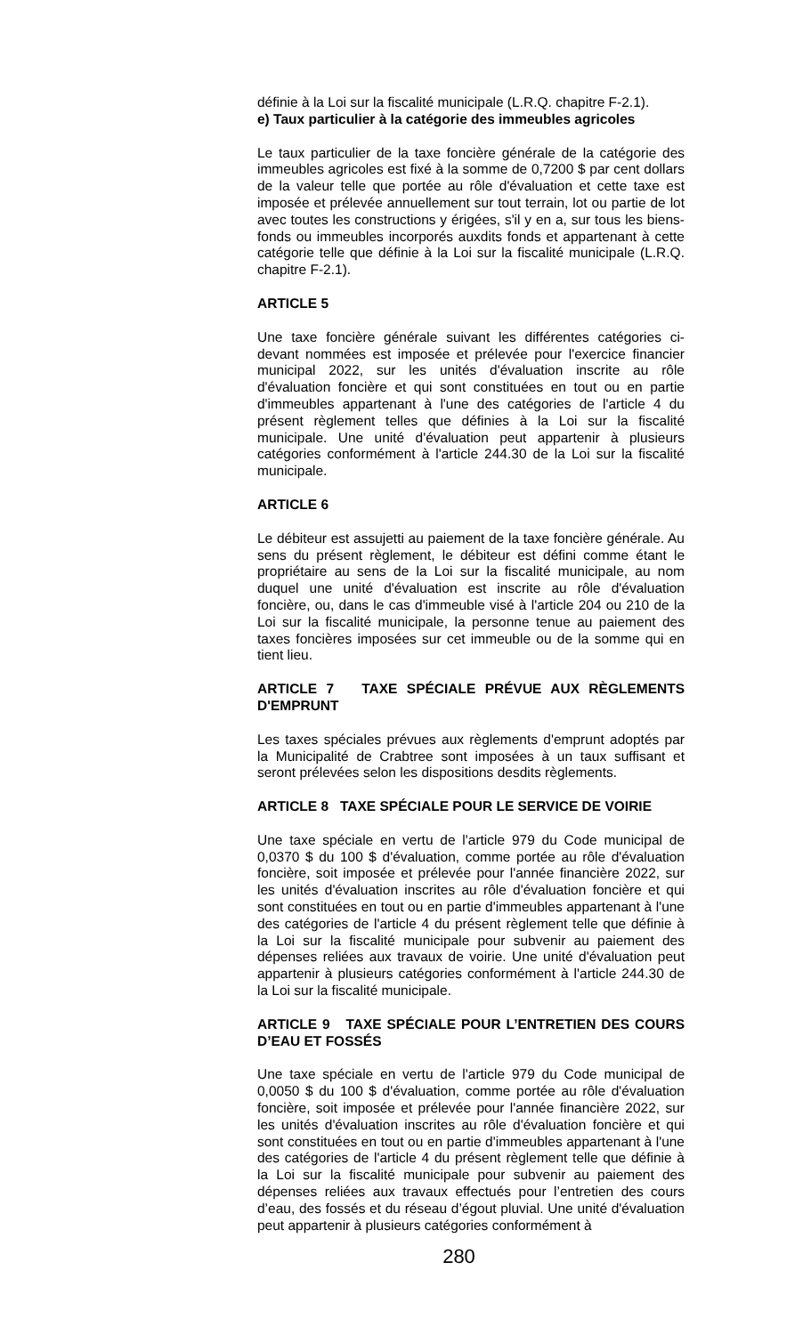définie à la Loi sur la fiscalité municipale (L.R.Q. chapitre F-2.1).
e) Taux particulier à la catégorie des immeubles agricoles
Le taux particulier de la taxe foncière générale de la catégorie des immeubles agricoles est fixé à la somme de 0,7200 $ par cent dollars de la valeur telle que portée au rôle d'évaluation et cette taxe est imposée et prélevée annuellement sur tout terrain, lot ou partie de lot avec toutes les constructions y érigées, s'il y en a, sur tous les biens-fonds ou immeubles incorporés auxdits fonds et appartenant à cette catégorie telle que définie à la Loi sur la fiscalité municipale (L.R.Q. chapitre F-2.1).
ARTICLE 5
Une taxe foncière générale suivant les différentes catégories ci-devant nommées est imposée et prélevée pour l'exercice financier municipal 2022, sur les unités d'évaluation inscrite au rôle d'évaluation foncière et qui sont constituées en tout ou en partie d'immeubles appartenant à l'une des catégories de l'article 4 du présent règlement telles que définies à la Loi sur la fiscalité municipale. Une unité d'évaluation peut appartenir à plusieurs catégories conformément à l'article 244.30 de la Loi sur la fiscalité municipale.
ARTICLE 6
Le débiteur est assujetti au paiement de la taxe foncière générale. Au sens du présent règlement, le débiteur est défini comme étant le propriétaire au sens de la Loi sur la fiscalité municipale, au nom duquel une unité d'évaluation est inscrite au rôle d'évaluation foncière, ou, dans le cas d'immeuble visé à l'article 204 ou 210 de la Loi sur la fiscalité municipale, la personne tenue au paiement des taxes foncières imposées sur cet immeuble ou de la somme qui en tient lieu.
ARTICLE 7 TAXE SPÉCIALE PRÉVUE AUX RÈGLEMENTS D'EMPRUNT
Les taxes spéciales prévues aux règlements d'emprunt adoptés par la Municipalité de Crabtree sont imposées à un taux suffisant et seront prélevées selon les dispositions desdits règlements.
ARTICLE 8 TAXE SPÉCIALE POUR LE SERVICE DE VOIRIE
Une taxe spéciale en vertu de l'article 979 du Code municipal de 0,0370 $ du 100 $ d'évaluation, comme portée au rôle d'évaluation foncière, soit imposée et prélevée pour l'année financière 2022, sur les unités d'évaluation inscrites au rôle d'évaluation foncière et qui sont constituées en tout ou en partie d'immeubles appartenant à l'une des catégories de l'article 4 du présent règlement telle que définie à la Loi sur la fiscalité municipale pour subvenir au paiement des dépenses reliées aux travaux de voirie. Une unité d'évaluation peut appartenir à plusieurs catégories conformément à l'article 244.30 de la Loi sur la fiscalité municipale.
ARTICLE 9 TAXE SPÉCIALE POUR L’ENTRETIEN DES COURS D’EAU ET FOSSÉS
Une taxe spéciale en vertu de l'article 979 du Code municipal de 0,0050 $ du 100 $ d'évaluation, comme portée au rôle d'évaluation foncière, soit imposée et prélevée pour l'année financière 2022, sur les unités d'évaluation inscrites au rôle d'évaluation foncière et qui sont constituées en tout ou en partie d'immeubles appartenant à l'une des catégories de l'article 4 du présent règlement telle que définie à la Loi sur la fiscalité municipale pour subvenir au paiement des dépenses reliées aux travaux effectués pour l’entretien des cours d’eau, des fossés et du réseau d’égout pluvial. Une unité d'évaluation peut appartenir à plusieurs catégories conformément à
280